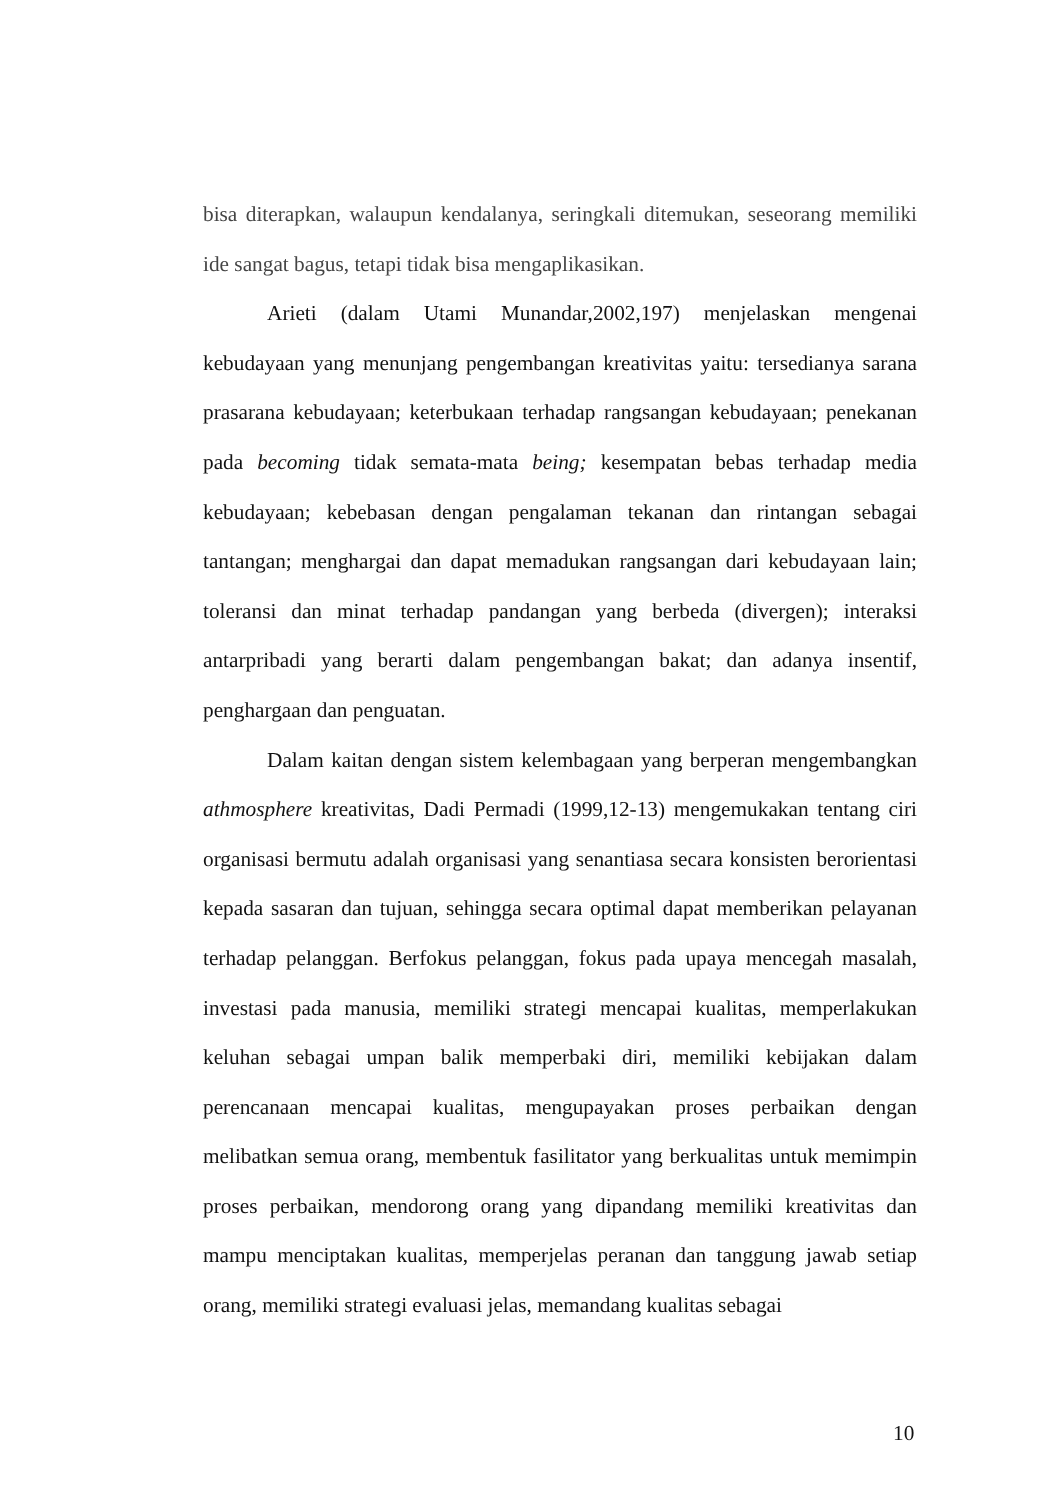bisa diterapkan, walaupun kendalanya, seringkali ditemukan, seseorang memiliki ide sangat bagus, tetapi tidak bisa mengaplikasikan.
Arieti (dalam Utami Munandar,2002,197) menjelaskan mengenai kebudayaan yang menunjang pengembangan kreativitas yaitu: tersedianya sarana prasarana kebudayaan; keterbukaan terhadap rangsangan kebudayaan; penekanan pada becoming tidak semata-mata being; kesempatan bebas terhadap media kebudayaan; kebebasan dengan pengalaman tekanan dan rintangan sebagai tantangan; menghargai dan dapat memadukan rangsangan dari kebudayaan lain; toleransi dan minat terhadap pandangan yang berbeda (divergen); interaksi antarpribadi yang berarti dalam pengembangan bakat; dan adanya insentif, penghargaan dan penguatan.
Dalam kaitan dengan sistem kelembagaan yang berperan mengembangkan athmosphere kreativitas, Dadi Permadi (1999,12-13) mengemukakan tentang ciri organisasi bermutu adalah organisasi yang senantiasa secara konsisten berorientasi kepada sasaran dan tujuan, sehingga secara optimal dapat memberikan pelayanan terhadap pelanggan. Berfokus pelanggan, fokus pada upaya mencegah masalah, investasi pada manusia, memiliki strategi mencapai kualitas, memperlakukan keluhan sebagai umpan balik memperbaki diri, memiliki kebijakan dalam perencanaan mencapai kualitas, mengupayakan proses perbaikan dengan melibatkan semua orang, membentuk fasilitator yang berkualitas untuk memimpin proses perbaikan, mendorong orang yang dipandang memiliki kreativitas dan mampu menciptakan kualitas, memperjelas peranan dan tanggung jawab setiap orang, memiliki strategi evaluasi jelas, memandang kualitas sebagai
10